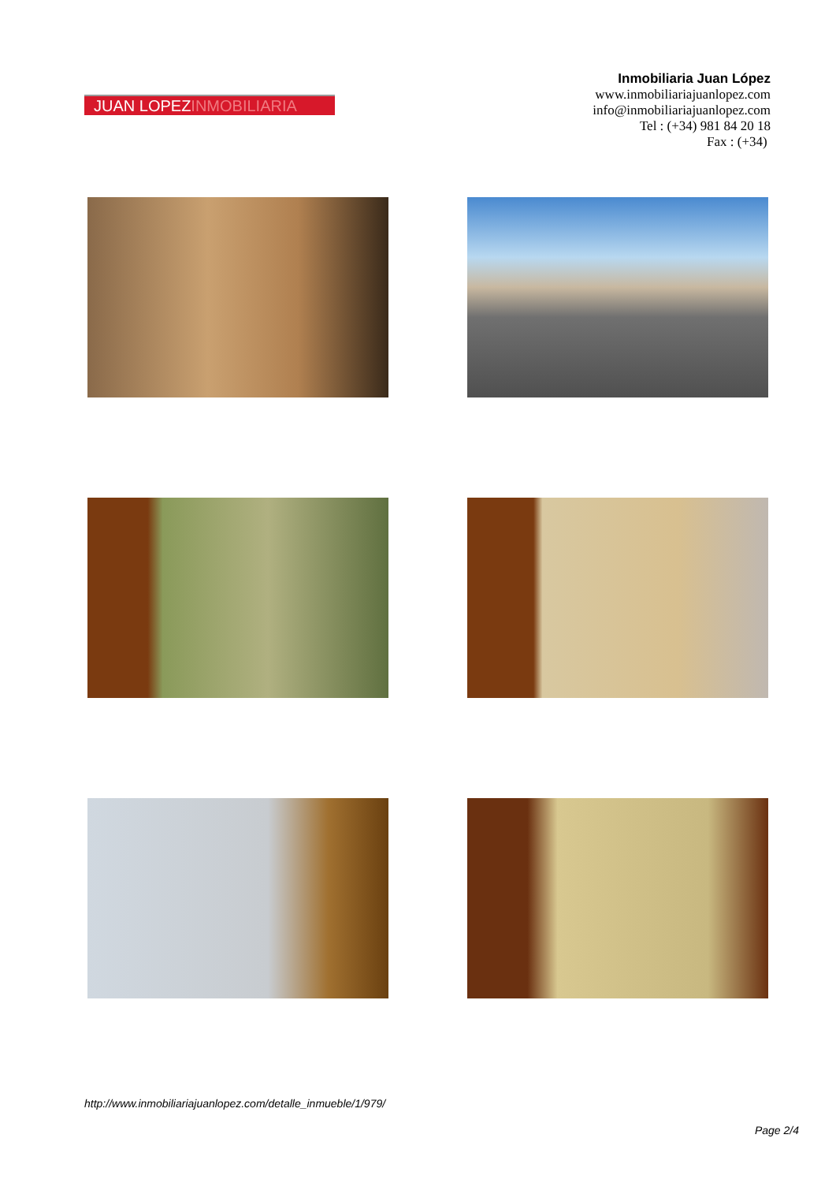JUAN LOPEZINMOBILIARIA
Inmobiliaria Juan López
www.inmobiliariajuanlopez.com
info@inmobiliariajuanlopez.com
Tel : (+34) 981 84 20 18
Fax : (+34)
http://www.inmobiliariajuanlopez.com/detalle_inmueble/1/979/
Page 2/4